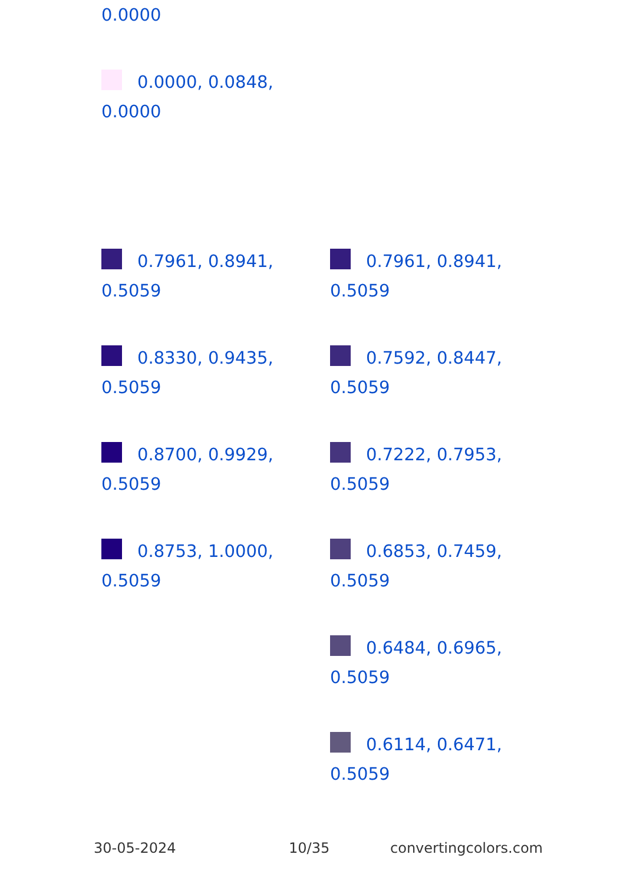0.0000
0.0000, 0.0848, 0.0000
0.7961, 0.8941, 0.5059
0.7961, 0.8941, 0.5059
0.8330, 0.9435, 0.5059
0.7592, 0.8447, 0.5059
0.8700, 0.9929, 0.5059
0.7222, 0.7953, 0.5059
0.8753, 1.0000, 0.5059
0.6853, 0.7459, 0.5059
0.6484, 0.6965, 0.5059
0.6114, 0.6471, 0.5059
30-05-2024 10/35 convertingcolors.com